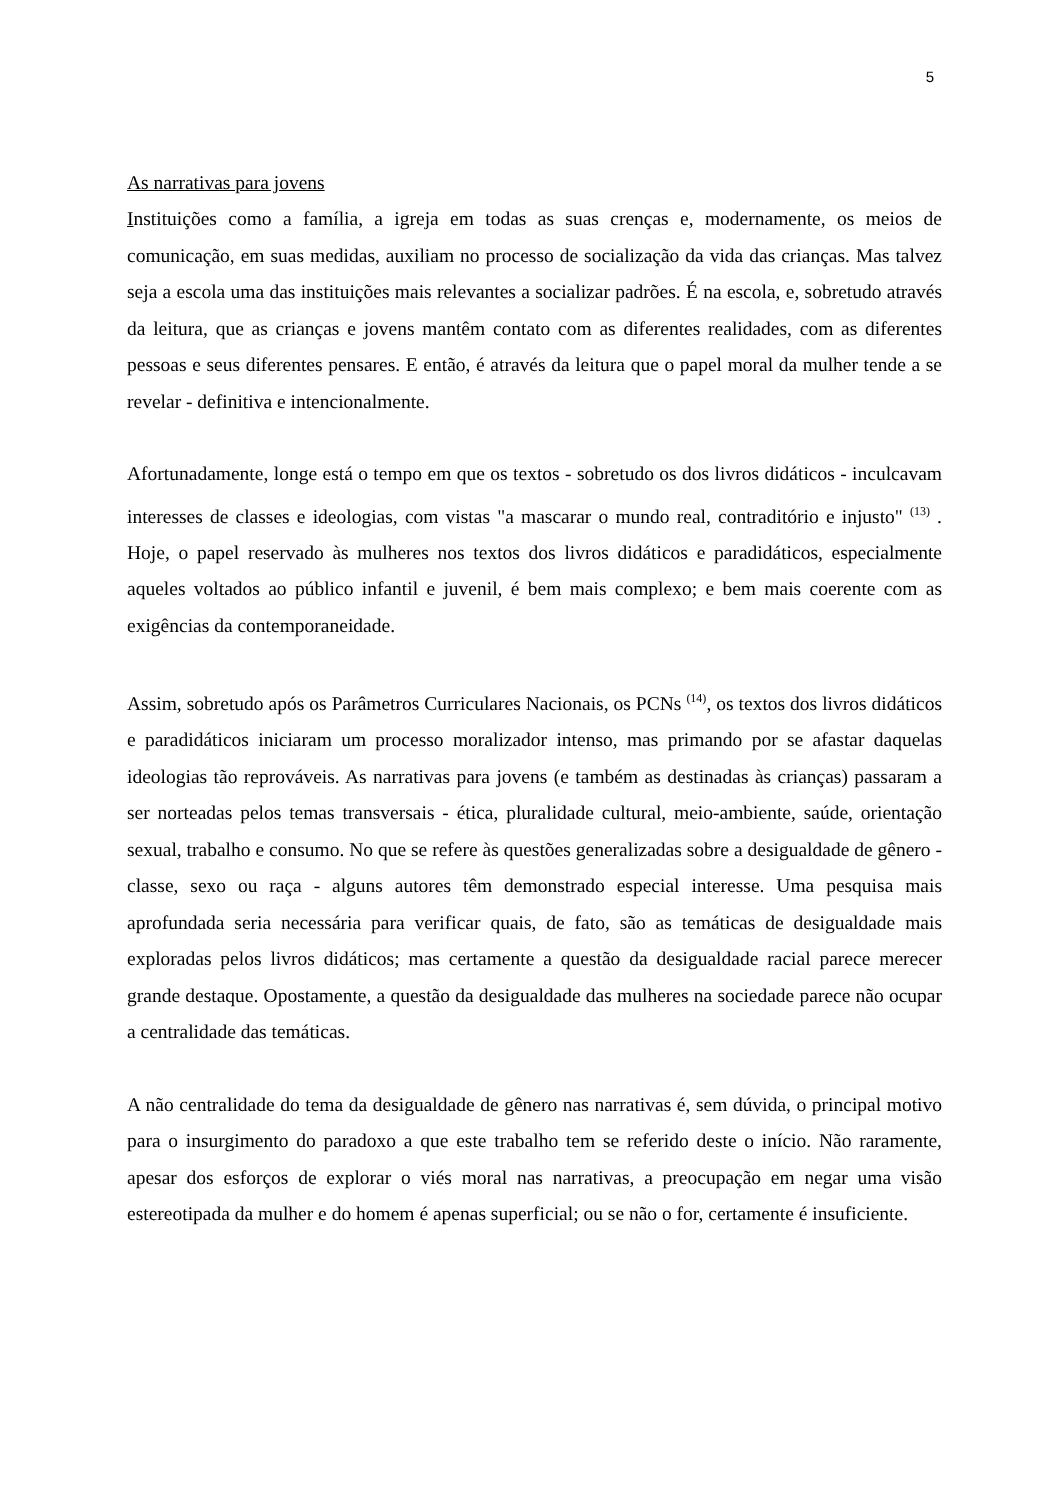5
As narrativas para jovens
Instituições como a família, a igreja em todas as suas crenças e, modernamente, os meios de comunicação, em suas medidas, auxiliam no processo de socialização da vida das crianças. Mas talvez seja a escola uma das instituições mais relevantes a socializar padrões. É na escola, e, sobretudo através da leitura, que as crianças e jovens mantêm contato com as diferentes realidades, com as diferentes pessoas e seus diferentes pensares. E então, é através da leitura que o papel moral da mulher tende a se revelar - definitiva e intencionalmente.
Afortunadamente, longe está o tempo em que os textos - sobretudo os dos livros didáticos - inculcavam interesses de classes e ideologias, com vistas "a mascarar o mundo real, contraditório e injusto" <sup>(13)</sup> . Hoje, o papel reservado às mulheres nos textos dos livros didáticos e paradidáticos, especialmente aqueles voltados ao público infantil e juvenil, é bem mais complexo; e bem mais coerente com as exigências da contemporaneidade.
Assim, sobretudo após os Parâmetros Curriculares Nacionais, os PCNs <sup>(14)</sup>, os textos dos livros didáticos e paradidáticos iniciaram um processo moralizador intenso, mas primando por se afastar daquelas ideologias tão reprováveis. As narrativas para jovens (e também as destinadas às crianças) passaram a ser norteadas pelos temas transversais - ética, pluralidade cultural, meio-ambiente, saúde, orientação sexual, trabalho e consumo. No que se refere às questões generalizadas sobre a desigualdade de gênero - classe, sexo ou raça - alguns autores têm demonstrado especial interesse. Uma pesquisa mais aprofundada seria necessária para verificar quais, de fato, são as temáticas de desigualdade mais exploradas pelos livros didáticos; mas certamente a questão da desigualdade racial parece merecer grande destaque. Opostamente, a questão da desigualdade das mulheres na sociedade parece não ocupar a centralidade das temáticas.
A não centralidade do tema da desigualdade de gênero nas narrativas é, sem dúvida, o principal motivo para o insurgimento do paradoxo a que este trabalho tem se referido deste o início. Não raramente, apesar dos esforços de explorar o viés moral nas narrativas, a preocupação em negar uma visão estereotipada da mulher e do homem é apenas superficial; ou se não o for, certamente é insuficiente.